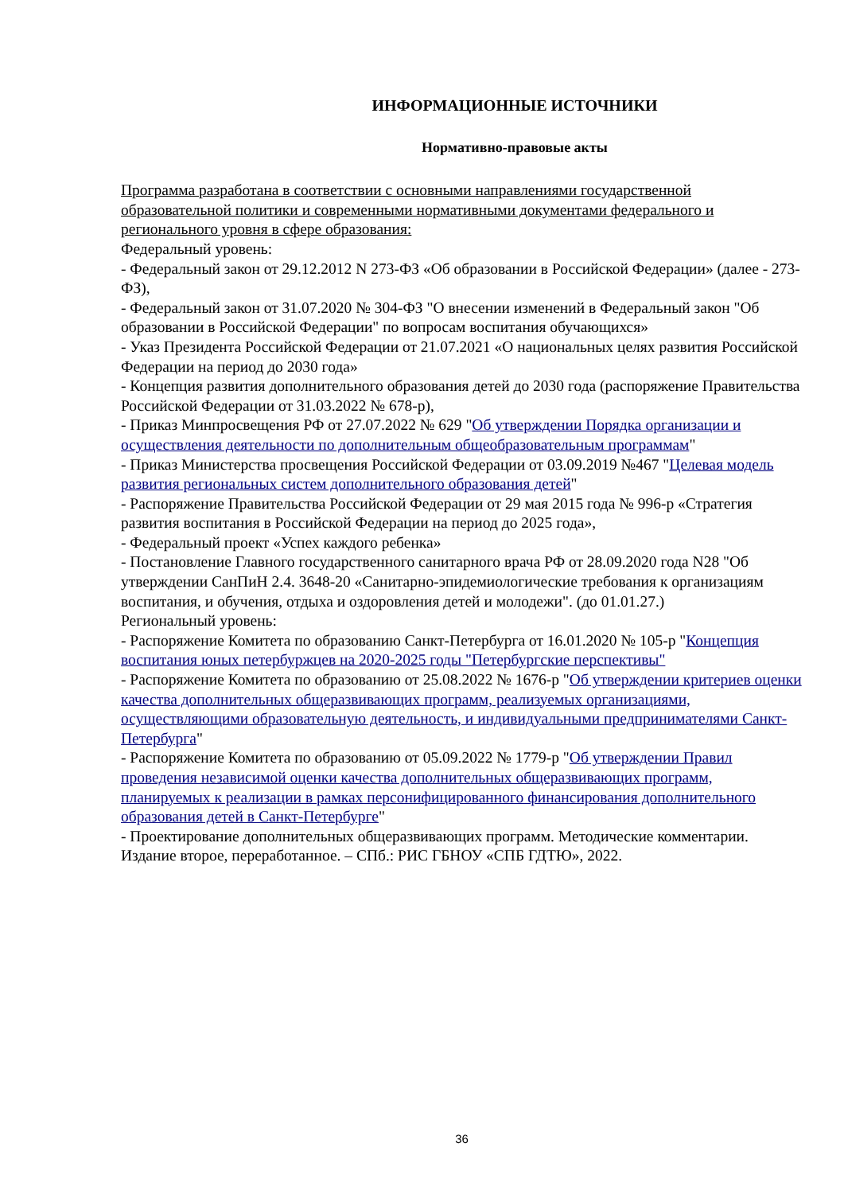ИНФОРМАЦИОННЫЕ ИСТОЧНИКИ
Нормативно-правовые акты
Программа разработана в соответствии с основными направлениями государственной образовательной политики и современными нормативными документами федерального и регионального уровня в сфере образования:
Федеральный уровень:
- Федеральный закон от 29.12.2012 N 273-ФЗ «Об образовании в Российской Федерации» (далее - 273-ФЗ),
- Федеральный закон от 31.07.2020 № 304-ФЗ "О внесении изменений в Федеральный закон "Об образовании в Российской Федерации" по вопросам воспитания обучающихся»
- Указ Президента Российской Федерации от 21.07.2021 «О национальных целях развития Российской Федерации на период до 2030 года»
- Концепция развития дополнительного образования детей до 2030 года (распоряжение Правительства Российской Федерации от 31.03.2022 № 678-р),
- Приказ Минпросвещения РФ от 27.07.2022 № 629 "Об утверждении Порядка организации и осуществления деятельности по дополнительным общеобразовательным программам"
- Приказ Министерства просвещения Российской Федерации от 03.09.2019 №467 "Целевая модель развития региональных систем дополнительного образования детей"
- Распоряжение Правительства Российской Федерации от 29 мая 2015 года № 996-р «Стратегия развития воспитания в Российской Федерации на период до 2025 года»,
- Федеральный проект «Успех каждого ребенка»
- Постановление Главного государственного санитарного врача РФ от 28.09.2020 года N28 "Об утверждении СанПиН 2.4. 3648-20 «Санитарно-эпидемиологические требования к организациям воспитания, и обучения, отдыха и оздоровления детей и молодежи". (до 01.01.27.)
Региональный уровень:
- Распоряжение Комитета по образованию Санкт-Петербурга от 16.01.2020 № 105-р "Концепция воспитания юных петербуржцев на 2020-2025 годы "Петербургские перспективы"
- Распоряжение Комитета по образованию от 25.08.2022 № 1676-р "Об утверждении критериев оценки качества дополнительных общеразвивающих программ, реализуемых организациями, осуществляющими образовательную деятельность, и индивидуальными предпринимателями Санкт-Петербурга"
- Распоряжение Комитета по образованию от 05.09.2022 № 1779-р "Об утверждении Правил проведения независимой оценки качества дополнительных общеразвивающих программ, планируемых к реализации в рамках персонифицированного финансирования дополнительного образования детей в Санкт-Петербурге"
- Проектирование дополнительных общеразвивающих программ. Методические комментарии. Издание второе, переработанное. – СПб.: РИС ГБНОУ «СПБ ГДТЮ», 2022.
36